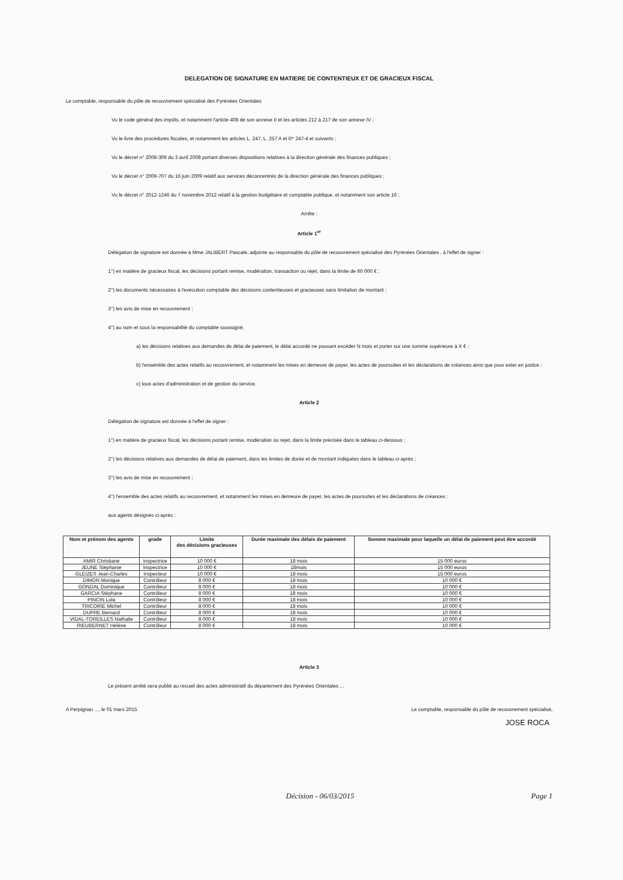DELEGATION DE SIGNATURE EN MATIERE DE CONTENTIEUX ET DE GRACIEUX FISCAL
Le comptable, responsable du pôle de recouvrement spécialisé des Pyrénées Orientales
Vu le code général des impôts, et notamment l'article 408 de son annexe II et les articles 212 à 217 de son annexe IV ;
Vu le livre des procédures fiscales, et notamment les articles L. 247, L. 257 A et R* 247-4 et suivants ;
Vu le décret n° 2008-309 du 3 avril 2008 portant diverses dispositions relatives à la direction générale des finances publiques ;
Vu le décret n° 2009-707 du 16 juin 2009 relatif aux services déconcentrés de la direction générale des finances publiques ;
Vu le décret n° 2012-1246 du 7 novembre 2012 relatif à la gestion budgétaire et comptable publique, et notamment son article 16 ;
Arrête :
Article 1<sup>er</sup>
Délégation de signature est donnée à Mme JALIBERT Pascale, adjointe au responsable du pôle de recouvrement spécialisé des Pyrénées Orientales , à l'effet de signer :
1°) en matière de gracieux fiscal, les décisions portant remise, modération, transaction ou rejet, dans la limite de 60 000 € ;
2°) les documents nécessaires à l'exécution comptable des décisions contentieuses et gracieuses sans limitation de montant ;
3°) les avis de mise en recouvrement ;
4°) au nom et sous la responsabilité du comptable soussigné,
a) les décisions relatives aux demandes de délai de paiement, le délai accordé ne pouvant excéder N mois et porter sur une somme supérieure à X € ;
b) l'ensemble des actes relatifs au recouvrement, et notamment les mises en demeure de payer, les actes de poursuites et les déclarations de créances ainsi que pour ester en justice ;
c) tous actes d'administration et de gestion du service.
Article 2
Délégation de signature est donnée à l'effet de signer :
1°) en matière de gracieux fiscal, les décisions portant remise, modération ou rejet, dans la limite précisée dans le tableau ci-dessous ;
2°) les décisions relatives aux demandes de délai de paiement, dans les limites de durée et de montant indiquées dans le tableau ci-après ;
3°) les avis de mise en recouvrement ;
4°) l'ensemble des actes relatifs au recouvrement, et notamment les mises en demeure de payer, les actes de poursuites et les déclarations de créances ;
aux agents désignés ci-après :
| Nom et prénom des agents | grade | Limite des décisions gracieuses | Durée maximale des délais de paiement | Somme maximale pour laquelle un délai de paiement peut être accordé |
| --- | --- | --- | --- | --- |
| AMIR Christiane | Inspectrice | 10 000 € | 18 mois | 15 000 euros |
| JEUNE Stéphanie | Inspectrice | 10 000 € | 18mois | 15 000 euros |
| GLEIZES Jean-Charles | Inspecteur | 10 000 € | 18 mois | 15 000 euros |
| DIMON Monique | Contrôleur | 8 000 € | 18 mois | 10 000 € |
| GONDAL Dominique | Contrôleur | 8 000 € | 18 mois | 10 000 € |
| GARCIA Stéphane | Contrôleur | 8 000 € | 18 mois | 10 000 € |
| PINCIN Lola | Contrôleur | 8 000 € | 18 mois | 10 000 € |
| TRICOIRE Michel | Contrôleur | 8 000 € | 18 mois | 10 000 € |
| DUPRE Bernard | Contrôleur | 8 000 € | 18 mois | 10 000 € |
| VIDAL-TOREILLES Nathalie | Contrôleur | 8 000 € | 18 mois | 10 000 € |
| RIEUBERNET Hélène | Contrôleur | 8 000 € | 18 mois | 10 000 € |
Article 3
Le présent arrêté sera publié au recueil des actes administratif du département des Pyrénées Orientales ...
A Perpignan ..., le 01 mars 2015 Le comptable, responsable du pôle de recouvrement spécialisé,
JOSE ROCA
Décision - 06/03/2015 Page 1